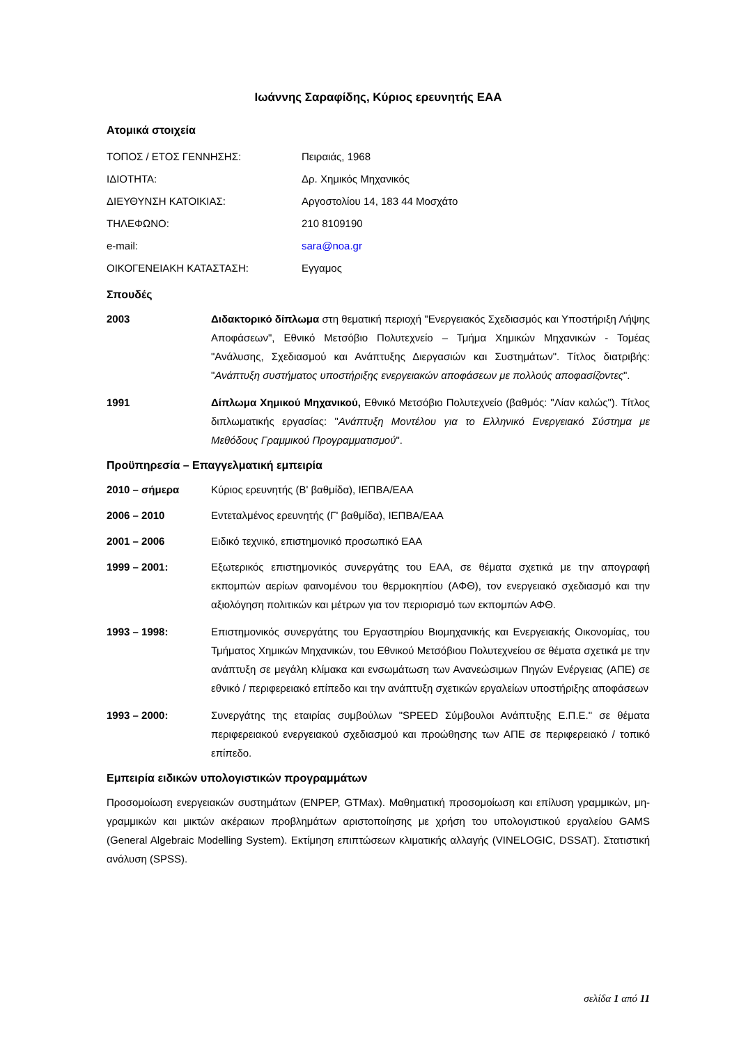Ιωάννης Σαραφίδης, Κύριος ερευνητής ΕΑΑ
Ατομικά στοιχεία
ΤΟΠΟΣ / ΕΤΟΣ ΓΕΝΝΗΣΗΣ: Πειραιάς, 1968
ΙΔΙΟΤΗΤΑ: Δρ. Χημικός Μηχανικός
ΔΙΕΥΘΥΝΣΗ ΚΑΤΟΙΚΙΑΣ: Αργοστολίου 14, 183 44 Μοσχάτο
ΤΗΛΕΦΩΝΟ: 210 8109190
e-mail: sara@noa.gr
ΟΙΚΟΓΕΝΕΙΑΚΗ ΚΑΤΑΣΤΑΣΗ: Εγγαμος
Σπουδές
2003 Διδακτορικό δίπλωμα στη θεματική περιοχή "Ενεργειακός Σχεδιασμός και Υποστήριξη Λήψης Αποφάσεων", Εθνικό Μετσόβιο Πολυτεχνείο – Τμήμα Χημικών Μηχανικών - Τομέας "Ανάλυσης, Σχεδιασμού και Ανάπτυξης Διεργασιών και Συστημάτων". Τίτλος διατριβής: "Ανάπτυξη συστήματος υποστήριξης ενεργειακών αποφάσεων με πολλούς αποφασίζοντες".
1991 Δίπλωμα Χημικού Μηχανικού, Εθνικό Μετσόβιο Πολυτεχνείο (βαθμός: "Λίαν καλώς"). Τίτλος διπλωματικής εργασίας: "Ανάπτυξη Μοντέλου για το Ελληνικό Ενεργειακό Σύστημα με Μεθόδους Γραμμικού Προγραμματισμού".
Προϋπηρεσία – Επαγγελματική εμπειρία
2010 – σήμερα Κύριος ερευνητής (Β' βαθμίδα), ΙΕΠΒΑ/ΕΑΑ
2006 – 2010 Εντεταλμένος ερευνητής (Γ' βαθμίδα), ΙΕΠΒΑ/ΕΑΑ
2001 – 2006 Ειδικό τεχνικό, επιστημονικό προσωπικό ΕΑΑ
1999 – 2001: Εξωτερικός επιστημονικός συνεργάτης του ΕΑΑ, σε θέματα σχετικά με την απογραφή εκπομπών αερίων φαινομένου του θερμοκηπίου (ΑΦΘ), τον ενεργειακό σχεδιασμό και την αξιολόγηση πολιτικών και μέτρων για τον περιορισμό των εκπομπών ΑΦΘ.
1993 – 1998: Επιστημονικός συνεργάτης του Εργαστηρίου Βιομηχανικής και Ενεργειακής Οικονομίας, του Τμήματος Χημικών Μηχανικών, του Εθνικού Μετσόβιου Πολυτεχνείου σε θέματα σχετικά με την ανάπτυξη σε μεγάλη κλίμακα και ενσωμάτωση των Ανανεώσιμων Πηγών Ενέργειας (ΑΠΕ) σε εθνικό / περιφερειακό επίπεδο και την ανάπτυξη σχετικών εργαλείων υποστήριξης αποφάσεων
1993 – 2000: Συνεργάτης της εταιρίας συμβούλων "SPEED Σύμβουλοι Ανάπτυξης Ε.Π.Ε." σε θέματα περιφερειακού ενεργειακού σχεδιασμού και προώθησης των ΑΠΕ σε περιφερειακό / τοπικό επίπεδο.
Εμπειρία ειδικών υπολογιστικών προγραμμάτων
Προσομοίωση ενεργειακών συστημάτων (ENPEP, GTMax). Μαθηματική προσομοίωση και επίλυση γραμμικών, μη-γραμμικών και μικτών ακέραιων προβλημάτων αριστοποίησης με χρήση του υπολογιστικού εργαλείου GAMS (General Algebraic Modelling System). Εκτίμηση επιπτώσεων κλιματικής αλλαγής (VINELOGIC, DSSAT). Στατιστική ανάλυση (SPSS).
σελίδα 1 από 11